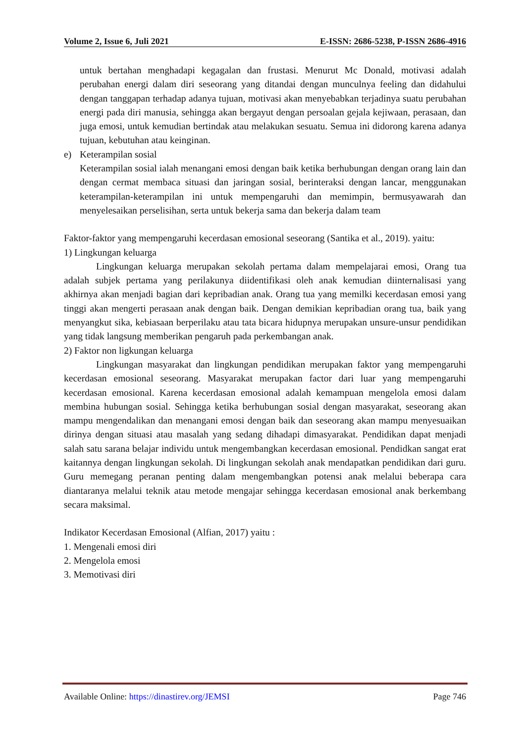Volume 2, Issue 6, Juli 2021 E-ISSN: 2686-5238, P-ISSN 2686-4916
untuk bertahan menghadapi kegagalan dan frustasi. Menurut Mc Donald, motivasi adalah perubahan energi dalam diri seseorang yang ditandai dengan munculnya feeling dan didahului dengan tanggapan terhadap adanya tujuan, motivasi akan menyebabkan terjadinya suatu perubahan energi pada diri manusia, sehingga akan bergayut dengan persoalan gejala kejiwaan, perasaan, dan juga emosi, untuk kemudian bertindak atau melakukan sesuatu. Semua ini didorong karena adanya tujuan, kebutuhan atau keinginan.
e) Keterampilan sosial
Keterampilan sosial ialah menangani emosi dengan baik ketika berhubungan dengan orang lain dan dengan cermat membaca situasi dan jaringan sosial, berinteraksi dengan lancar, menggunakan keterampilan-keterampilan ini untuk mempengaruhi dan memimpin, bermusyawarah dan menyelesaikan perselisihan, serta untuk bekerja sama dan bekerja dalam team
Faktor-faktor yang mempengaruhi kecerdasan emosional seseorang (Santika et al., 2019). yaitu:
1) Lingkungan keluarga
Lingkungan keluarga merupakan sekolah pertama dalam mempelajarai emosi, Orang tua adalah subjek pertama yang perilakunya diidentifikasi oleh anak kemudian diinternalisasi yang akhirnya akan menjadi bagian dari kepribadian anak. Orang tua yang memilki kecerdasan emosi yang tinggi akan mengerti perasaan anak dengan baik. Dengan demikian kepribadian orang tua, baik yang menyangkut sika, kebiasaan berperilaku atau tata bicara hidupnya merupakan unsure-unsur pendidikan yang tidak langsung memberikan pengaruh pada perkembangan anak.
2) Faktor non ligkungan keluarga
Lingkungan masyarakat dan lingkungan pendidikan merupakan faktor yang mempengaruhi kecerdasan emosional seseorang. Masyarakat merupakan factor dari luar yang mempengaruhi kecerdasan emosional. Karena kecerdasan emosional adalah kemampuan mengelola emosi dalam membina hubungan sosial. Sehingga ketika berhubungan sosial dengan masyarakat, seseorang akan mampu mengendalikan dan menangani emosi dengan baik dan seseorang akan mampu menyesuaikan dirinya dengan situasi atau masalah yang sedang dihadapi dimasyarakat. Pendidikan dapat menjadi salah satu sarana belajar individu untuk mengembangkan kecerdasan emosional. Pendidkan sangat erat kaitannya dengan lingkungan sekolah. Di lingkungan sekolah anak mendapatkan pendidikan dari guru. Guru memegang peranan penting dalam mengembangkan potensi anak melalui beberapa cara diantaranya melalui teknik atau metode mengajar sehingga kecerdasan emosional anak berkembang secara maksimal.
Indikator Kecerdasan Emosional (Alfian, 2017) yaitu :
1. Mengenali emosi diri
2. Mengelola emosi
3. Memotivasi diri
Available Online: https://dinastirev.org/JEMSI Page 746